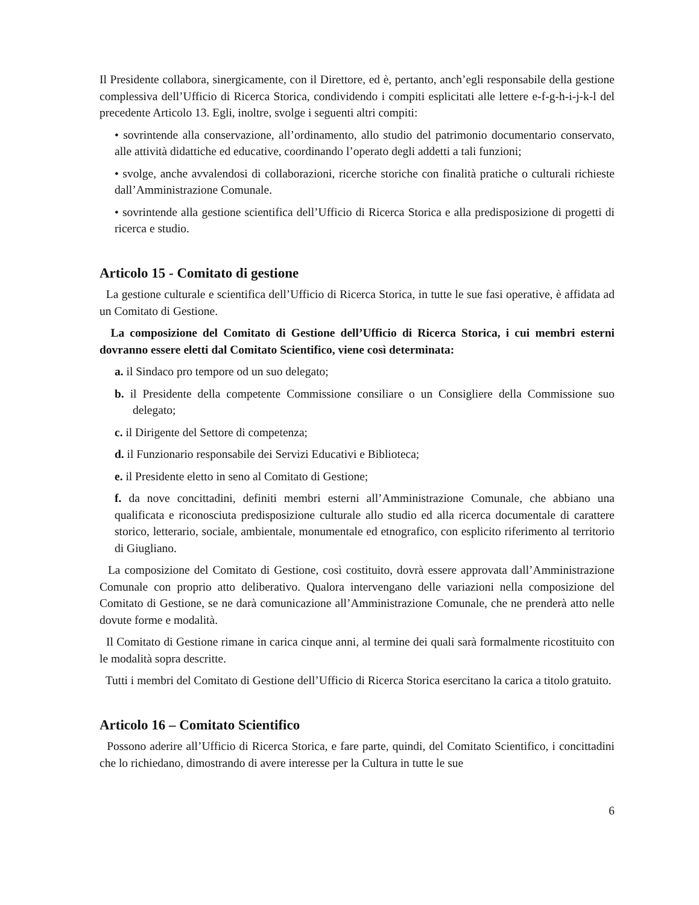Il Presidente collabora, sinergicamente, con il Direttore, ed è, pertanto, anch’egli responsabile della gestione complessiva dell’Ufficio di Ricerca Storica, condividendo i compiti esplicitati alle lettere e-f-g-h-i-j-k-l del precedente Articolo 13. Egli, inoltre, svolge i seguenti altri compiti:
• sovrintende alla conservazione, all’ordinamento, allo studio del patrimonio documentario conservato, alle attività didattiche ed educative, coordinando l’operato degli addetti a tali funzioni;
• svolge, anche avvalendosi di collaborazioni, ricerche storiche con finalità pratiche o culturali richieste dall’Amministrazione Comunale.
• sovrintende alla gestione scientifica dell’Ufficio di Ricerca Storica e alla predisposizione di progetti di ricerca e studio.
Articolo 15 - Comitato di gestione
La gestione culturale e scientifica dell’Ufficio di Ricerca Storica, in tutte le sue fasi operative, è affidata ad un Comitato di Gestione.
La composizione del Comitato di Gestione dell’Ufficio di Ricerca Storica, i cui membri esterni dovranno essere eletti dal Comitato Scientifico, viene così determinata:
a. il Sindaco pro tempore od un suo delegato;
b. il Presidente della competente Commissione consiliare o un Consigliere della Commissione suo delegato;
c. il Dirigente del Settore di competenza;
d. il Funzionario responsabile dei Servizi Educativi e Biblioteca;
e. il Presidente eletto in seno al Comitato di Gestione;
f. da nove concittadini, definiti membri esterni all’Amministrazione Comunale, che abbiano una qualificata e riconosciuta predisposizione culturale allo studio ed alla ricerca documentale di carattere storico, letterario, sociale, ambientale, monumentale ed etnografico, con esplicito riferimento al territorio di Giugliano.
La composizione del Comitato di Gestione, così costituito, dovrà essere approvata dall’Amministrazione Comunale con proprio atto deliberativo. Qualora intervengano delle variazioni nella composizione del Comitato di Gestione, se ne darà comunicazione all’Amministrazione Comunale, che ne prenderà atto nelle dovute forme e modalità.
Il Comitato di Gestione rimane in carica cinque anni, al termine dei quali sarà formalmente ricostituito con le modalità sopra descritte.
Tutti i membri del Comitato di Gestione dell’Ufficio di Ricerca Storica esercitano la carica a titolo gratuito.
Articolo 16 – Comitato Scientifico
Possono aderire all’Ufficio di Ricerca Storica, e fare parte, quindi, del Comitato Scientifico, i concittadini che lo richiedano, dimostrando di avere interesse per la Cultura in tutte le sue
6